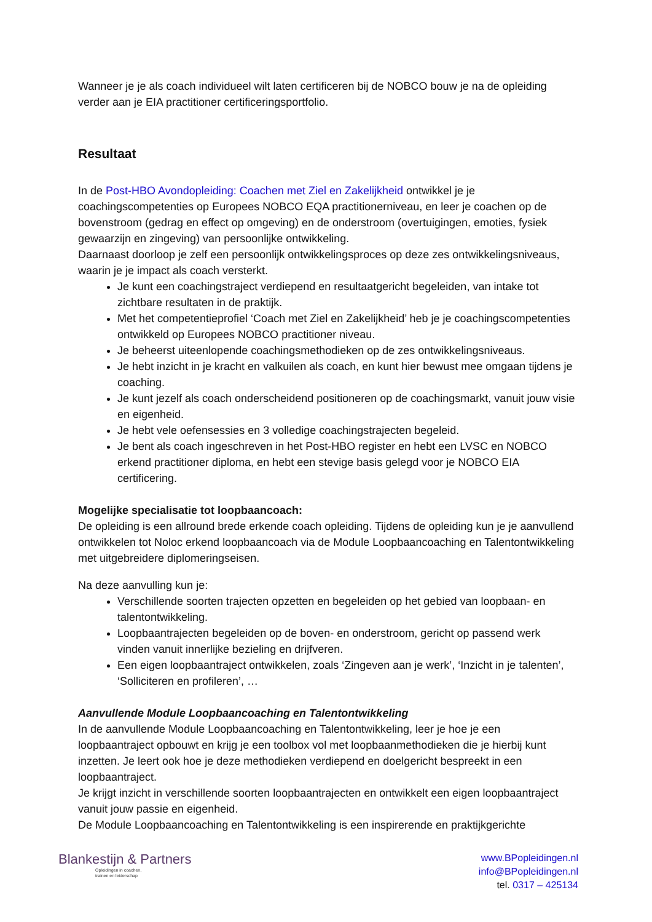Wanneer je je als coach individueel wilt laten certificeren bij de NOBCO bouw je na de opleiding verder aan je EIA practitioner certificeringsportfolio.
Resultaat
In de Post-HBO Avondopleiding: Coachen met Ziel en Zakelijkheid ontwikkel je je coachingscompetenties op Europees NOBCO EQA practitionerniveau, en leer je coachen op de bovenstroom (gedrag en effect op omgeving) en de onderstroom (overtuigingen, emoties, fysiek gewaarzijn en zingeving) van persoonlijke ontwikkeling.
Daarnaast doorloop je zelf een persoonlijk ontwikkelingsproces op deze zes ontwikkelingsniveaus, waarin je je impact als coach versterkt.
Je kunt een coachingstraject verdiepend en resultaatgericht begeleiden, van intake tot zichtbare resultaten in de praktijk.
Met het competentieprofiel ‘Coach met Ziel en Zakelijkheid’ heb je je coachingscompetenties ontwikkeld op Europees NOBCO practitioner niveau.
Je beheerst uiteenlopende coachingsmethodieken op de zes ontwikkelingsniveaus.
Je hebt inzicht in je kracht en valkuilen als coach, en kunt hier bewust mee omgaan tijdens je coaching.
Je kunt jezelf als coach onderscheidend positioneren op de coachingsmarkt, vanuit jouw visie en eigenheid.
Je hebt vele oefensessies en 3 volledige coachingstrajecten begeleid.
Je bent als coach ingeschreven in het Post-HBO register en hebt een LVSC en NOBCO erkend practitioner diploma, en hebt een stevige basis gelegd voor je NOBCO EIA certificering.
Mogelijke specialisatie tot loopbaancoach:
De opleiding is een allround brede erkende coach opleiding. Tijdens de opleiding kun je je aanvullend ontwikkelen tot Noloc erkend loopbaancoach via de Module Loopbaancoaching en Talentontwikkeling met uitgebreidere diplomeringseisen.
Na deze aanvulling kun je:
Verschillende soorten trajecten opzetten en begeleiden op het gebied van loopbaan- en talentontwikkeling.
Loopbaantrajecten begeleiden op de boven- en onderstroom, gericht op passend werk vinden vanuit innerlijke bezieling en drijfveren.
Een eigen loopbaantraject ontwikkelen, zoals ‘Zingeven aan je werk’, ‘Inzicht in je talenten’, ‘Solliciteren en profileren’, …
Aanvullende Module Loopbaancoaching en Talentontwikkeling
In de aanvullende Module Loopbaancoaching en Talentontwikkeling, leer je hoe je een loopbaantraject opbouwt en krijg je een toolbox vol met loopbaanmethodieken die je hierbij kunt inzetten. Je leert ook hoe je deze methodieken verdiepend en doelgericht bespreekt in een loopbaantraject.
Je krijgt inzicht in verschillende soorten loopbaantrajecten en ontwikkelt een eigen loopbaantraject vanuit jouw passie en eigenheid.
De Module Loopbaancoaching en Talentontwikkeling is een inspirerende en praktijkgerichte
Blankestijn & Partners
Opleidingen in coachen,
trainen en leiderschap
www.BPopleidingen.nl
info@BPopleidingen.nl
tel. 0317 – 425134